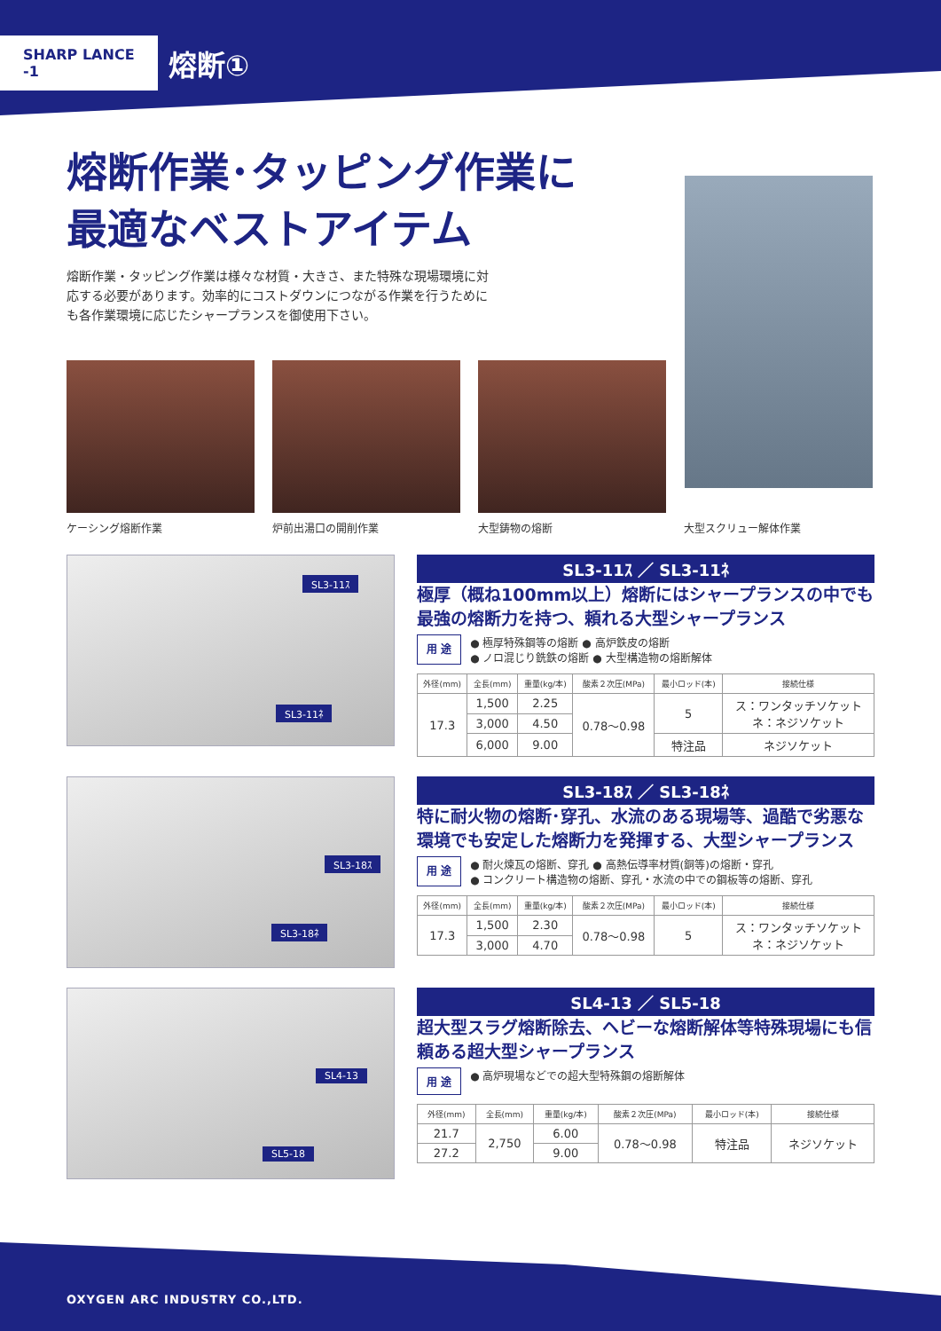SHARP LANCE -1
熔断①
熔断作業･タッピング作業に
最適なベストアイテム
熔断作業・タッピング作業は様々な材質・大きさ、また特殊な現場環境に対応する必要があります。効率的にコストダウンにつながる作業を行うためにも各作業環境に応じたシャープランスを御使用下さい。
ケーシング熔断作業 炉前出湯口の開削作業 大型鋳物の熔断 大型スクリュー解体作業
SL3-11ｽ
SL3-11ﾈ
SL3-11ｽ ／ SL3-11ﾈ
極厚（概ね100mm以上）熔断にはシャープランスの中でも最強の熔断力を持つ、頼れる大型シャープランス
用 途
● 極厚特殊鋼等の熔断 ● 高炉鉄皮の熔断
● ノロ混じり銑鉄の熔断 ● 大型構造物の熔断解体
| 外径(mm) | 全長(mm) | 重量(kg/本) | 酸素２次圧(MPa) | 最小ロッド(本) | 接続仕様 |
| --- | --- | --- | --- | --- | --- |
| 17.3 | 1,500 | 2.25 | 0.78〜0.98 | 5 | ス：ワンタッチソケット ネ：ネジソケット |
| | 3,000 | 4.50 | | | |
| | 6,000 | 9.00 | | 特注品 | ネジソケット |
SL3-18ｽ
SL3-18ﾈ
SL3-18ｽ ／ SL3-18ﾈ
特に耐火物の熔断･穿孔、水流のある現場等、過酷で劣悪な環境でも安定した熔断力を発揮する、大型シャープランス
用 途
● 耐火煉瓦の熔断、穿孔 ● 高熱伝導率材質(銅等)の熔断・穿孔
● コンクリート構造物の熔断、穿孔・水流の中での鋼板等の熔断、穿孔
| 外径(mm) | 全長(mm) | 重量(kg/本) | 酸素２次圧(MPa) | 最小ロッド(本) | 接続仕様 |
| --- | --- | --- | --- | --- | --- |
| 17.3 | 1,500 | 2.30 | 0.78〜0.98 | 5 | ス：ワンタッチソケット ネ：ネジソケット |
| | 3,000 | 4.70 | | | |
SL4-13
SL5-18
SL4-13 ／ SL5-18
超大型スラグ熔断除去、ヘビーな熔断解体等特殊現場にも信頼ある超大型シャープランス
用 途
● 高炉現場などでの超大型特殊鋼の熔断解体
| 外径(mm) | 全長(mm) | 重量(kg/本) | 酸素２次圧(MPa) | 最小ロッド(本) | 接続仕様 |
| --- | --- | --- | --- | --- | --- |
| 21.7 | 2,750 | 6.00 | 0.78〜0.98 | 特注品 | ネジソケット |
| 27.2 | | 9.00 | | | |
OXYGEN ARC INDUSTRY CO.,LTD.